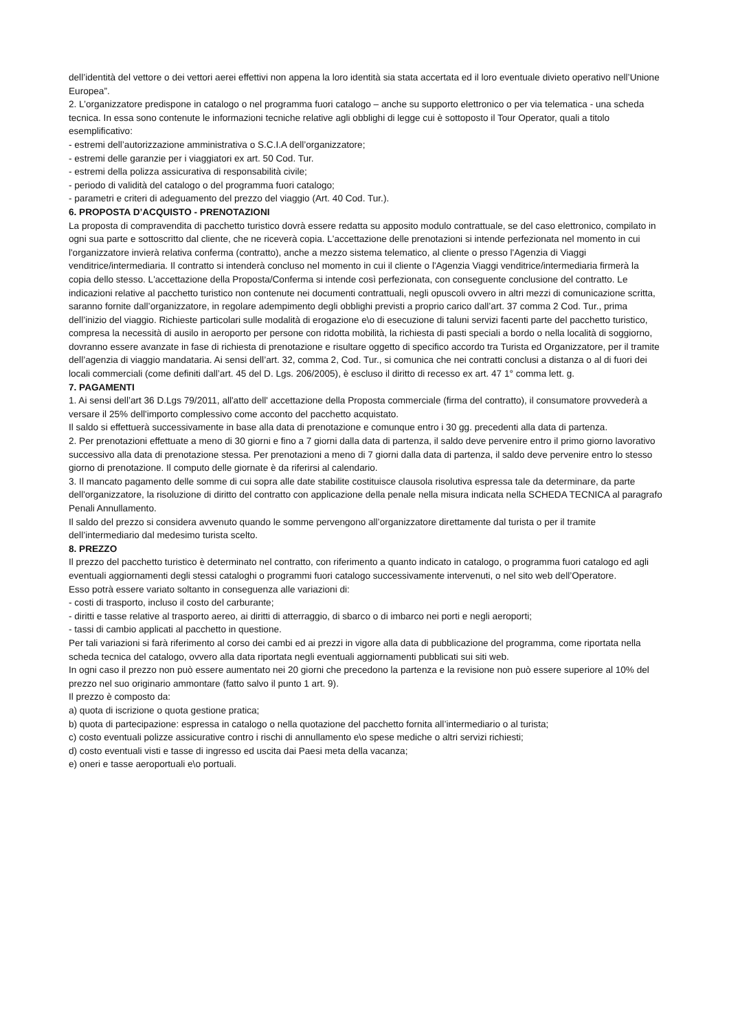dell’identità del vettore o dei vettori aerei effettivi non appena la loro identità sia stata accertata ed il loro eventuale divieto operativo nell’Unione Europea”.
2. L’organizzatore predispone in catalogo o nel programma fuori catalogo – anche su supporto elettronico o per via telematica - una scheda tecnica. In essa sono contenute le informazioni tecniche relative agli obblighi di legge cui è sottoposto il Tour Operator, quali a titolo esemplificativo:
- estremi dell’autorizzazione amministrativa o S.C.I.A dell’organizzatore;
- estremi delle garanzie per i viaggiatori ex art. 50 Cod. Tur.
- estremi della polizza assicurativa di responsabilità civile;
- periodo di validità del catalogo o del programma fuori catalogo;
- parametri e criteri di adeguamento del prezzo del viaggio (Art. 40 Cod. Tur.).
6. PROPOSTA D’ACQUISTO - PRENOTAZIONI
La proposta di compravendita di pacchetto turistico dovrà essere redatta su apposito modulo contrattuale, se del caso elettronico, compilato in ogni sua parte e sottoscritto dal cliente, che ne riceverà copia. L'accettazione delle prenotazioni si intende perfezionata nel momento in cui l'organizzatore invierà relativa conferma (contratto), anche a mezzo sistema telematico, al cliente o presso l'Agenzia di Viaggi venditrice/intermediaria. Il contratto si intenderà concluso nel momento in cui il cliente o l'Agenzia Viaggi venditrice/intermediaria firmerà la copia dello stesso. L'accettazione della Proposta/Conferma si intende così perfezionata, con conseguente conclusione del contratto. Le indicazioni relative al pacchetto turistico non contenute nei documenti contrattuali, negli opuscoli ovvero in altri mezzi di comunicazione scritta, saranno fornite dall’organizzatore, in regolare adempimento degli obblighi previsti a proprio carico dall’art. 37 comma 2 Cod. Tur., prima dell’inizio del viaggio. Richieste particolari sulle modalità di erogazione e\o di esecuzione di taluni servizi facenti parte del pacchetto turistico, compresa la necessità di ausilo in aeroporto per persone con ridotta mobilità, la richiesta di pasti speciali a bordo o nella località di soggiorno, dovranno essere avanzate in fase di richiesta di prenotazione e risultare oggetto di specifico accordo tra Turista ed Organizzatore, per il tramite dell’agenzia di viaggio mandataria. Ai sensi dell’art. 32, comma 2, Cod. Tur., si comunica che nei contratti conclusi a distanza o al di fuori dei locali commerciali (come definiti dall’art. 45 del D. Lgs. 206/2005), è escluso il diritto di recesso ex art. 47 1° comma lett. g.
7. PAGAMENTI
1. Ai sensi dell’art 36 D.Lgs 79/2011, all'atto dell' accettazione della Proposta commerciale (firma del contratto), il consumatore provvederà a versare il 25% dell'importo complessivo come acconto del pacchetto acquistato.
Il saldo si effettuerà successivamente in base alla data di prenotazione e comunque entro i 30 gg. precedenti alla data di partenza.
2. Per prenotazioni effettuate a meno di 30 giorni e fino a 7 giorni dalla data di partenza, il saldo deve pervenire entro il primo giorno lavorativo successivo alla data di prenotazione stessa. Per prenotazioni a meno di 7 giorni dalla data di partenza, il saldo deve pervenire entro lo stesso giorno di prenotazione. Il computo delle giornate è da riferirsi al calendario.
3. Il mancato pagamento delle somme di cui sopra alle date stabilite costituisce clausola risolutiva espressa tale da determinare, da parte dell'organizzatore, la risoluzione di diritto del contratto con applicazione della penale nella misura indicata nella SCHEDA TECNICA al paragrafo Penali Annullamento.
Il saldo del prezzo si considera avvenuto quando le somme pervengono all’organizzatore direttamente dal turista o per il tramite dell’intermediario dal medesimo turista scelto.
8. PREZZO
Il prezzo del pacchetto turistico è determinato nel contratto, con riferimento a quanto indicato in catalogo, o programma fuori catalogo ed agli eventuali aggiornamenti degli stessi cataloghi o programmi fuori catalogo successivamente intervenuti, o nel sito web dell’Operatore.
Esso potrà essere variato soltanto in conseguenza alle variazioni di:
- costi di trasporto, incluso il costo del carburante;
- diritti e tasse relative al trasporto aereo, ai diritti di atterraggio, di sbarco o di imbarco nei porti e negli aeroporti;
- tassi di cambio applicati al pacchetto in questione.
Per tali variazioni si farà riferimento al corso dei cambi ed ai prezzi in vigore alla data di pubblicazione del programma, come riportata nella scheda tecnica del catalogo, ovvero alla data riportata negli eventuali aggiornamenti pubblicati sui siti web.
In ogni caso il prezzo non può essere aumentato nei 20 giorni che precedono la partenza e la revisione non può essere superiore al 10% del prezzo nel suo originario ammontare (fatto salvo il punto 1 art. 9).
Il prezzo è composto da:
a) quota di iscrizione o quota gestione pratica;
b) quota di partecipazione: espressa in catalogo o nella quotazione del pacchetto fornita all’intermediario o al turista;
c) costo eventuali polizze assicurative contro i rischi di annullamento e\o spese mediche o altri servizi richiesti;
d) costo eventuali visti e tasse di ingresso ed uscita dai Paesi meta della vacanza;
e) oneri e tasse aeroportuali e\o portuali.